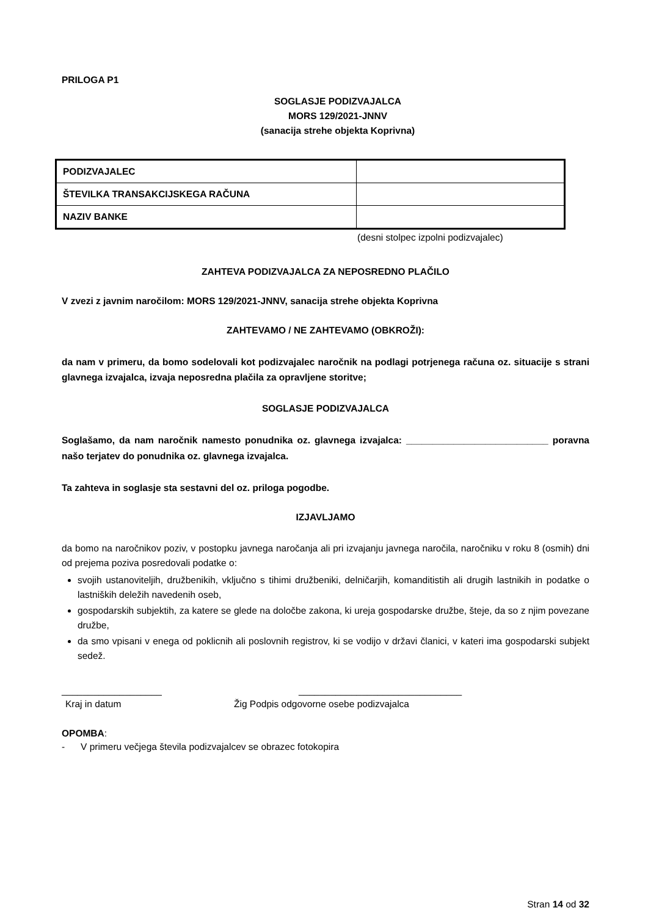PRILOGA P1
SOGLASJE PODIZVAJALCA
MORS 129/2021-JNNV
(sanacija strehe objekta Koprivna)
| PODIZVAJALEC | |
| ŠTEVILKA TRANSAKCIJSKEGA RAČUNA | |
| NAZIV BANKE | |
(desni stolpec izpolni podizvajalec)
ZAHTEVA PODIZVAJALCA ZA NEPOSREDNO PLAČILO
V zvezi z javnim naročilom: MORS 129/2021-JNNV, sanacija strehe objekta Koprivna
ZAHTEVAMO / NE ZAHTEVAMO (OBKROŽI):
da nam v primeru, da bomo sodelovali kot podizvajalec naročnik na podlagi potrjenega računa oz. situacije s strani glavnega izvajalca, izvaja neposredna plačila za opravljene storitve;
SOGLASJE PODIZVAJALCA
Soglašamo, da nam naročnik namesto ponudnika oz. glavnega izvajalca: ___________________________ poravna našo terjatev do ponudnika oz. glavnega izvajalca.
Ta zahteva in soglasje sta sestavni del oz. priloga pogodbe.
IZJAVLJAMO
da bomo na naročnikov poziv, v postopku javnega naročanja ali pri izvajanju javnega naročila, naročniku v roku 8 (osmih) dni od prejema poziva posredovali podatke o:
svojih ustanoviteljih, družbenikih, vključno s tihimi družbeniki, delničarjih, komanditistih ali drugih lastnikih in podatke o lastniških deležih navedenih oseb,
gospodarskih subjektih, za katere se glede na določbe zakona, ki ureja gospodarske družbe, šteje, da so z njim povezane družbe,
da smo vpisani v enega od poklicnih ali poslovnih registrov, ki se vodijo v državi članici, v kateri ima gospodarski subjekt sedež.
___________________ _______________________________
Kraj in datum Žig Podpis odgovorne osebe podizvajalca
OPOMBA:
- V primeru večjega števila podizvajalcev se obrazec fotokopira
Stran 14 od 32